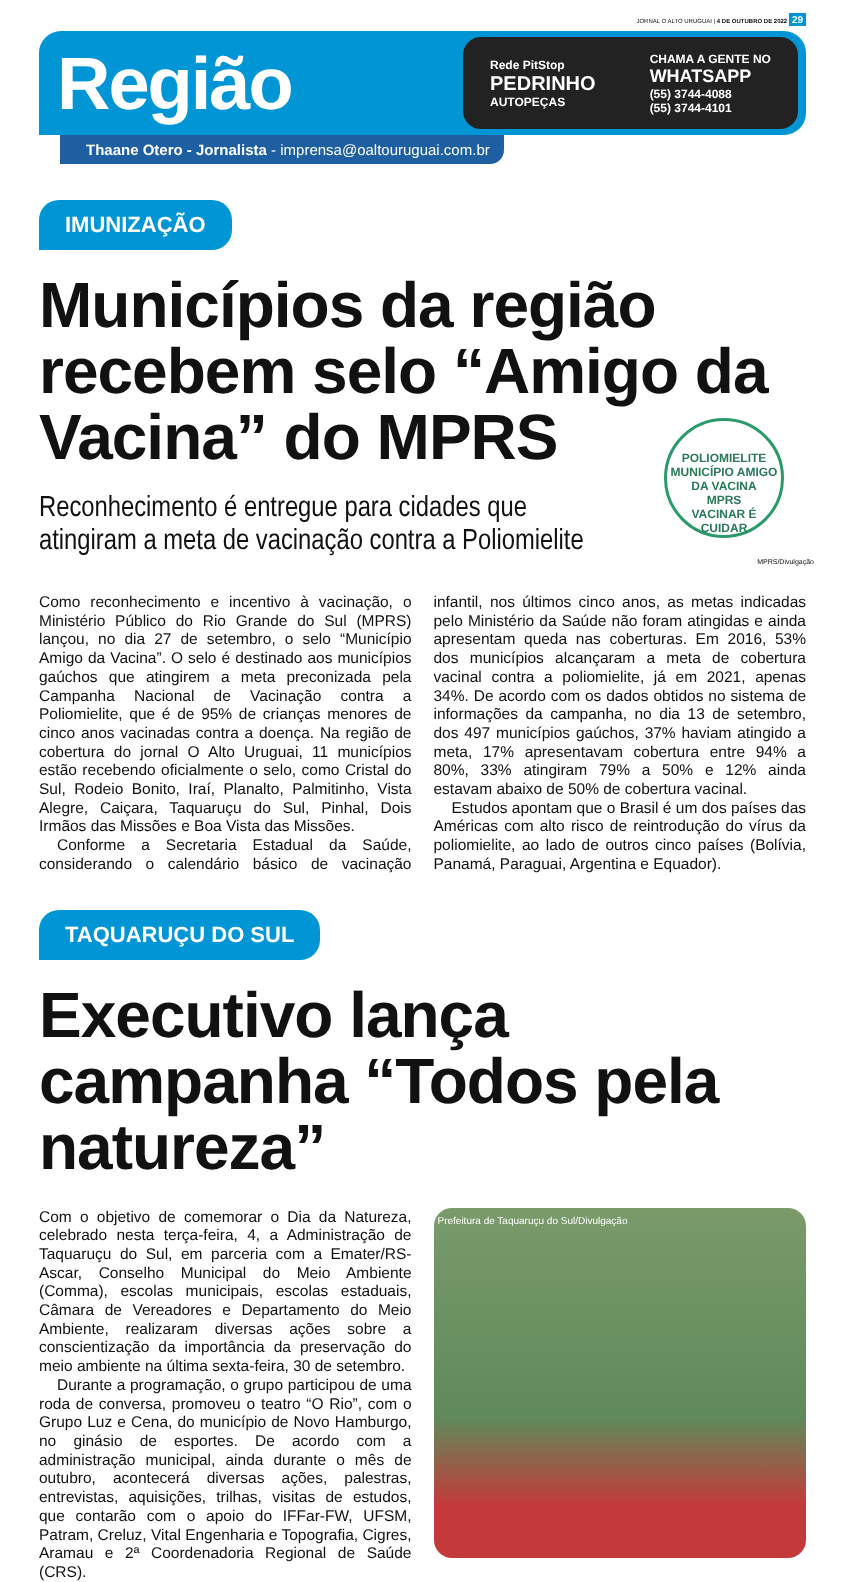JORNAL O ALTO URUGUAI | 4 DE OUTUBRO DE 2022 29
Região
Rede PitStop
PEDRINHO
AUTOPEÇAS
CHAMA A GENTE NO
WHATSAPP
(55) 3744-4088
(55) 3744-4101
Thaane Otero - Jornalista - imprensa@oaltouruguai.com.br
IMUNIZAÇÃO
Municípios da região recebem selo “Amigo da Vacina” do MPRS
Reconhecimento é entregue para cidades que atingiram a meta de vacinação contra a Poliomielite
POLIOMIELITE
MUNICÍPIO AMIGO DA VACINA
MPRS
VACINAR É CUIDAR
MPRS/Divulgação
Como reconhecimento e incentivo à vacinação, o Ministério Público do Rio Grande do Sul (MPRS) lançou, no dia 27 de setembro, o selo “Município Amigo da Vacina”. O selo é destinado aos municípios gaúchos que atingirem a meta preconizada pela Campanha Nacional de Vacinação contra a Poliomielite, que é de 95% de crianças menores de cinco anos vacinadas contra a doença. Na região de cobertura do jornal O Alto Uruguai, 11 municípios estão recebendo oficialmente o selo, como Cristal do Sul, Rodeio Bonito, Iraí, Planalto, Palmitinho, Vista Alegre, Caiçara, Taquaruçu do Sul, Pinhal, Dois Irmãos das Missões e Boa Vista das Missões.
Conforme a Secretaria Estadual da Saúde, considerando o calendário básico de vacinação infantil, nos últimos cinco anos, as metas indicadas pelo Ministério da Saúde não foram atingidas e ainda apresentam queda nas coberturas. Em 2016, 53% dos municípios alcançaram a meta de cobertura vacinal contra a poliomielite, já em 2021, apenas 34%. De acordo com os dados obtidos no sistema de informações da campanha, no dia 13 de setembro, dos 497 municípios gaúchos, 37% haviam atingido a meta, 17% apresentavam cobertura entre 94% a 80%, 33% atingiram 79% a 50% e 12% ainda estavam abaixo de 50% de cobertura vacinal.
Estudos apontam que o Brasil é um dos países das Américas com alto risco de reintrodução do vírus da poliomielite, ao lado de outros cinco países (Bolívia, Panamá, Paraguai, Argentina e Equador).
TAQUARUÇU DO SUL
Executivo lança campanha “Todos pela natureza”
Com o objetivo de comemorar o Dia da Natureza, celebrado nesta terça-feira, 4, a Administração de Taquaruçu do Sul, em parceria com a Emater/RS-Ascar, Conselho Municipal do Meio Ambiente (Comma), escolas municipais, escolas estaduais, Câmara de Vereadores e Departamento do Meio Ambiente, realizaram diversas ações sobre a conscientização da importância da preservação do meio ambiente na última sexta-feira, 30 de setembro.
Durante a programação, o grupo participou de uma roda de conversa, promoveu o teatro “O Rio”, com o Grupo Luz e Cena, do município de Novo Hamburgo, no ginásio de esportes. De acordo com a administração municipal, ainda durante o mês de outubro, acontecerá diversas ações, palestras, entrevistas, aquisições, trilhas, visitas de estudos, que contarão com o apoio do IFFar-FW, UFSM, Patram, Creluz, Vital Engenharia e Topografia, Cigres, Aramau e 2ª Coordenadoria Regional de Saúde (CRS).
Prefeitura de Taquaruçu do Sul/Divulgação